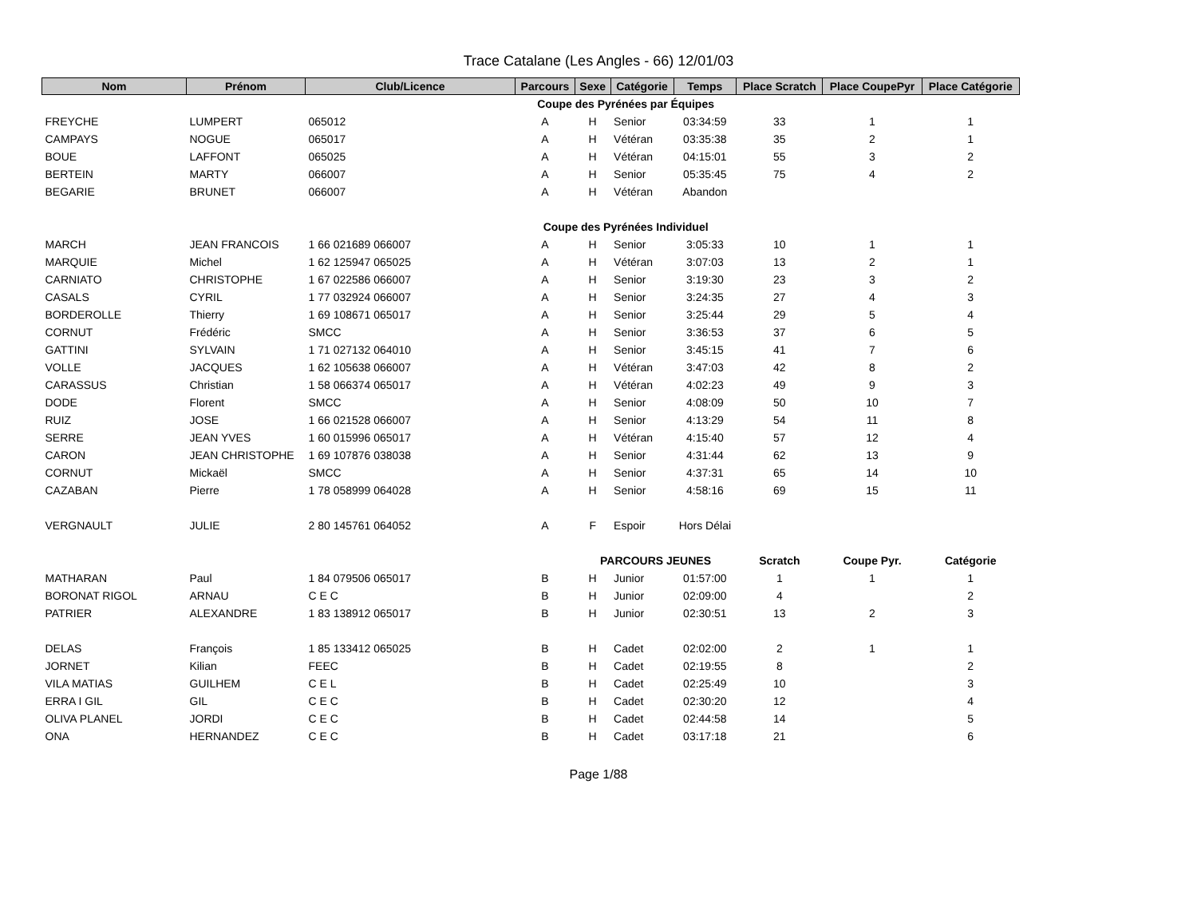Trace Catalane (Les Angles - 66) 12/01/03
| Nom | Prénom | Club/Licence | Parcours | Sexe | Catégorie | Temps | Place Scratch | Place CoupePyr | Place Catégorie |
| --- | --- | --- | --- | --- | --- | --- | --- | --- | --- |
| | | | Coupe des Pyrénées par Équipes | | | | | | |
| FREYCHE | LUMPERT | 065012 | A | H | Senior | 03:34:59 | 33 | 1 | 1 |
| CAMPAYS | NOGUE | 065017 | A | H | Vétéran | 03:35:38 | 35 | 2 | 1 |
| BOUE | LAFFONT | 065025 | A | H | Vétéran | 04:15:01 | 55 | 3 | 2 |
| BERTEIN | MARTY | 066007 | A | H | Senior | 05:35:45 | 75 | 4 | 2 |
| BEGARIE | BRUNET | 066007 | A | H | Vétéran | Abandon | | | |
| | | | Coupe des Pyrénées Individuel | | | | | | |
| MARCH | JEAN FRANCOIS | 1 66 021689 066007 | A | H | Senior | 3:05:33 | 10 | 1 | 1 |
| MARQUIE | Michel | 1 62 125947 065025 | A | H | Vétéran | 3:07:03 | 13 | 2 | 1 |
| CARNIATO | CHRISTOPHE | 1 67 022586 066007 | A | H | Senior | 3:19:30 | 23 | 3 | 2 |
| CASALS | CYRIL | 1 77 032924 066007 | A | H | Senior | 3:24:35 | 27 | 4 | 3 |
| BORDEROLLE | Thierry | 1 69 108671 065017 | A | H | Senior | 3:25:44 | 29 | 5 | 4 |
| CORNUT | Frédéric | SMCC | A | H | Senior | 3:36:53 | 37 | 6 | 5 |
| GATTINI | SYLVAIN | 1 71 027132 064010 | A | H | Senior | 3:45:15 | 41 | 7 | 6 |
| VOLLE | JACQUES | 1 62 105638 066007 | A | H | Vétéran | 3:47:03 | 42 | 8 | 2 |
| CARASSUS | Christian | 1 58 066374 065017 | A | H | Vétéran | 4:02:23 | 49 | 9 | 3 |
| DODE | Florent | SMCC | A | H | Senior | 4:08:09 | 50 | 10 | 7 |
| RUIZ | JOSE | 1 66 021528 066007 | A | H | Senior | 4:13:29 | 54 | 11 | 8 |
| SERRE | JEAN YVES | 1 60 015996 065017 | A | H | Vétéran | 4:15:40 | 57 | 12 | 4 |
| CARON | JEAN CHRISTOPHE | 1 69 107876 038038 | A | H | Senior | 4:31:44 | 62 | 13 | 9 |
| CORNUT | Mickaël | SMCC | A | H | Senior | 4:37:31 | 65 | 14 | 10 |
| CAZABAN | Pierre | 1 78 058999 064028 | A | H | Senior | 4:58:16 | 69 | 15 | 11 |
| VERGNAULT | JULIE | 2 80 145761 064052 | A | F | Espoir | Hors Délai | | | |
| | | | | PARCOURS JEUNES | | | Scratch | Coupe Pyr. | Catégorie |
| MATHARAN | Paul | 1 84 079506 065017 | B | H | Junior | 01:57:00 | 1 | 1 | 1 |
| BORONAT RIGOL | ARNAU | C E C | B | H | Junior | 02:09:00 | 4 | | 2 |
| PATRIER | ALEXANDRE | 1 83 138912 065017 | B | H | Junior | 02:30:51 | 13 | 2 | 3 |
| DELAS | François | 1 85 133412 065025 | B | H | Cadet | 02:02:00 | 2 | 1 | 1 |
| JORNET | Kilian | FEEC | B | H | Cadet | 02:19:55 | 8 | | 2 |
| VILA MATIAS | GUILHEM | C E L | B | H | Cadet | 02:25:49 | 10 | | 3 |
| ERRA I GIL | GIL | C E C | B | H | Cadet | 02:30:20 | 12 | | 4 |
| OLIVA PLANEL | JORDI | C E C | B | H | Cadet | 02:44:58 | 14 | | 5 |
| ONA | HERNANDEZ | C E C | B | H | Cadet | 03:17:18 | 21 | | 6 |
Page 1/88